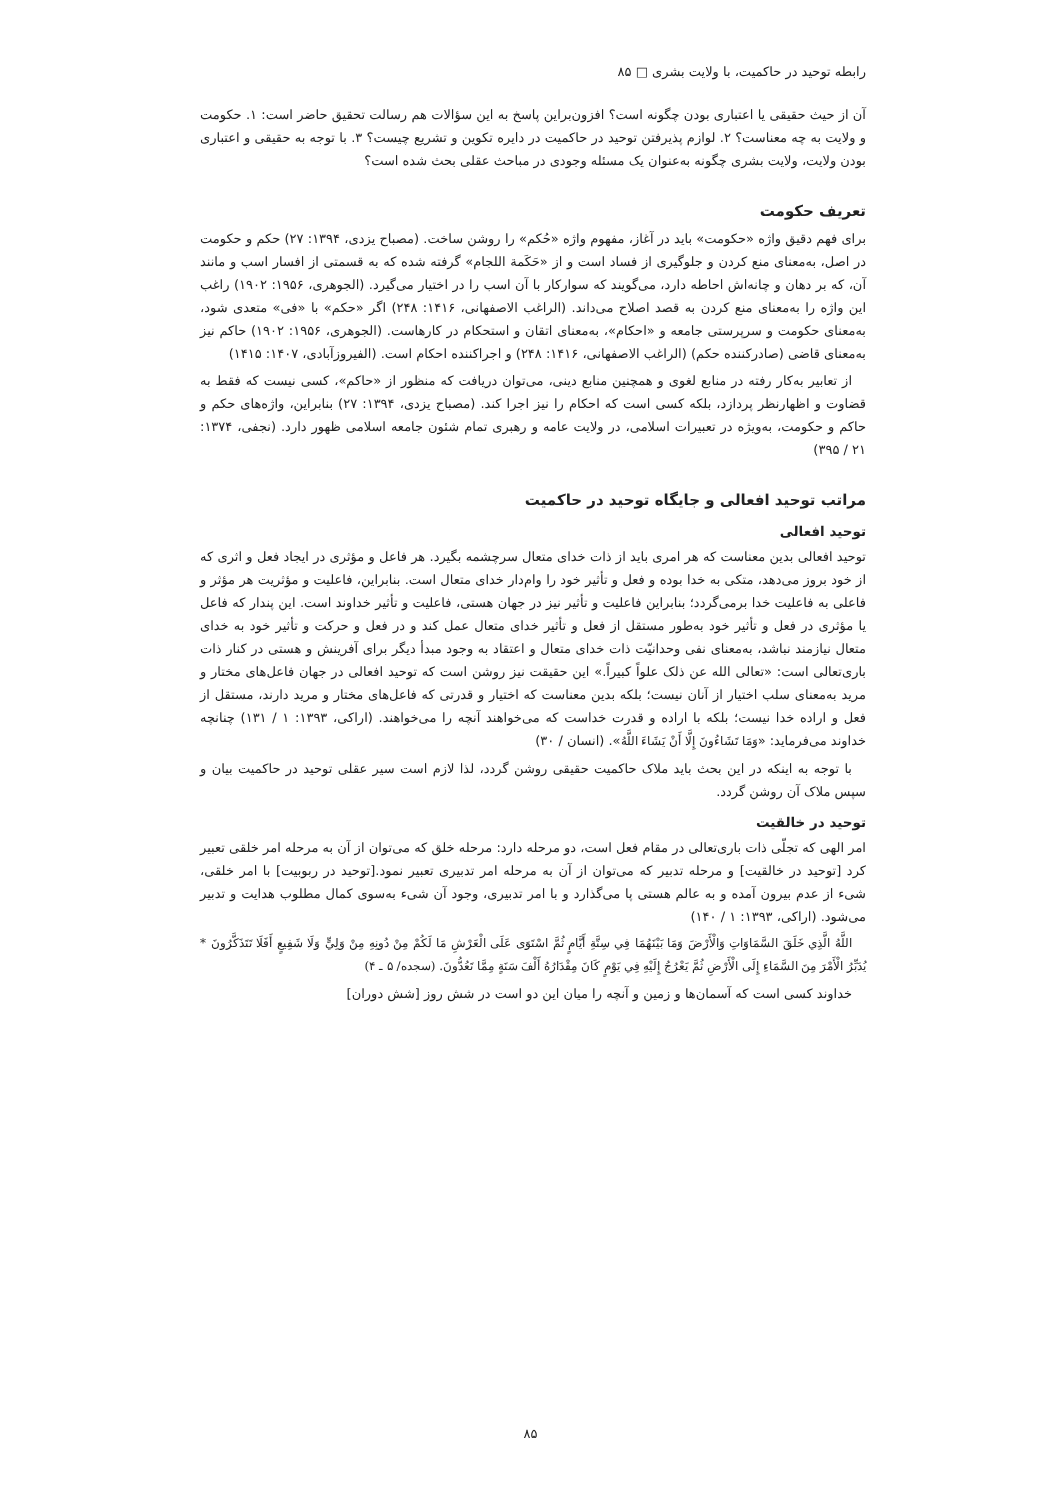رابطه توحید در حاکمیت، با ولایت بشری □ ۸۵
آن از حیث حقیقی یا اعتباری بودن چگونه است؟ افزون‌براین پاسخ به این سؤالات هم رسالت تحقیق حاضر است: ۱. حکومت و ولایت به چه معناست؟ ۲. لوازم پذیرفتن توحید در حاکمیت در دایره تکوین و تشریع چیست؟ ۳. با توجه به حقیقی و اعتباری بودن ولایت، ولایت بشری چگونه به‌عنوان یک مسئله وجودی در مباحث عقلی بحث شده است؟
تعریف حکومت
برای فهم دقیق واژه «حکومت» باید در آغاز، مفهوم واژه «حُکم» را روشن ساخت. (مصباح یزدی، ۱۳۹۴: ۲۷) حکم و حکومت در اصل، به‌معنای منع کردن و جلوگیری از فساد است و از «حَکَمة اللجام» گرفته شده که به قسمتی از افسار اسب و مانند آن، که بر دهان و چانه‌اش احاطه دارد، می‌گویند که سوارکار با آن اسب را در اختیار می‌گیرد. (الجوهری، ۱۹۵۶: ۱۹۰۲) راغب این واژه را به‌معنای منع کردن به قصد اصلاح می‌داند. (الراغب الاصفهانی، ۱۴۱۶: ۲۴۸) اگر «حکم» با «فی» متعدی شود، به‌معنای حکومت و سرپرستی جامعه و «احکام»، به‌معنای اتقان و استحکام در کارهاست. (الجوهری، ۱۹۵۶: ۱۹۰۲) حاکم نیز به‌معنای قاضی (صادرکننده حکم) (الراغب الاصفهانی، ۱۴۱۶: ۲۴۸) و اجراکننده احکام است. (الفیروزآبادی، ۱۴۰۷: ۱۴۱۵)
از تعابیر به‌کار رفته در منابع لغوی و همچنین منابع دینی، می‌توان دریافت که منظور از «حاکم»، کسی نیست که فقط به قضاوت و اظهارنظر پردازد، بلکه کسی است که احکام را نیز اجرا کند. (مصباح یزدی، ۱۳۹۴: ۲۷) بنابراین، واژه‌های حکم و حاکم و حکومت، به‌ویژه در تعبیرات اسلامی، در ولایت عامه و رهبری تمام شئون جامعه اسلامی ظهور دارد. (نجفی، ۱۳۷۴: ۲۱ / ۳۹۵)
مراتب توحید افعالی و جایگاه توحید در حاکمیت
توحید افعالی
توحید افعالی بدین معناست که هر امری باید از ذات خدای متعال سرچشمه بگیرد. هر فاعل و مؤثری در ایجاد فعل و اثری که از خود بروز می‌دهد، متکی به خدا بوده و فعل و تأثیر خود را وام‌دار خدای متعال است. بنابراین، فاعلیت و مؤثریت هر مؤثر و فاعلی به فاعلیت خدا برمی‌گردد؛ بنابراین فاعلیت و تأثیر نیز در جهان هستی، فاعلیت و تأثیر خداوند است. این پندار که فاعل یا مؤثری در فعل و تأثیر خود به‌طور مستقل از فعل و تأثیر خدای متعال عمل کند و در فعل و حرکت و تأثیر خود به خدای متعال نیازمند نباشد، به‌معنای نفی وحدانیّت ذات خدای متعال و اعتقاد به وجود مبدأ دیگر برای آفرینش و هستی در کنار ذات باری‌تعالی است: «تعالی الله عن ذلک علواً کبیراً.» این حقیقت نیز روشن است که توحید افعالی در جهان فاعل‌های مختار و مرید به‌معنای سلب اختیار از آنان نیست؛ بلکه بدین معناست که اختیار و قدرتی که فاعل‌های مختار و مرید دارند، مستقل از فعل و اراده خدا نیست؛ بلکه با اراده و قدرت خداست که می‌خواهند آنچه را می‌خواهند. (اراکی، ۱۳۹۳: ۱ / ۱۳۱) چنانچه خداوند می‌فرماید: «وَمَا تَشَاءُونَ إِلَّا أَنْ يَشَاءَ اللَّهُ». (انسان / ۳۰)
با توجه به اینکه در این بحث باید ملاک حاکمیت حقیقی روشن گردد، لذا لازم است سیر عقلی توحید در حاکمیت بیان و سپس ملاک آن روشن گردد.
توحید در خالقیت
امر الهی که تجلّی ذات باری‌تعالی در مقام فعل است، دو مرحله دارد: مرحله خلق که می‌توان از آن به مرحله امر خلقی تعبیر کرد [توحید در خالقیت] و مرحله تدبیر که می‌توان از آن به مرحله امر تدبیری تعبیر نمود.[توحید در ربوبیت] با امر خلقی، شیء از عدم بیرون آمده و به عالم هستی پا می‌گذارد و با امر تدبیری، وجود آن شیء به‌سوی کمال مطلوب هدایت و تدبیر می‌شود. (اراکی، ۱۳۹۳: ۱ / ۱۴۰)
اللَّهُ الَّذِي خَلَقَ السَّمَاوَاتِ وَالْأَرْضَ وَمَا بَيْنَهُمَا فِي سِتَّةِ أَيَّامٍ ثُمَّ اسْتَوَى عَلَى الْعَرْشِ مَا لَكُمْ مِنْ دُونِهِ مِنْ وَلِيٍّ وَلَا شَفِيعٍ أَفَلَا تَتَذَكَّرُونَ * يُدَبِّرُ الْأَمْرَ مِنَ السَّمَاءِ إِلَى الْأَرْضِ ثُمَّ يَعْرُجُ إِلَيْهِ فِي يَوْمٍ كَانَ مِقْدَارُهُ أَلْفَ سَنَةٍ مِمَّا تَعُدُّونَ. (سجده/ ۵ ـ ۴)
خداوند کسی است که آسمان‌ها و زمین و آنچه را میان این دو است در شش روز [شش دوران]
۸۵